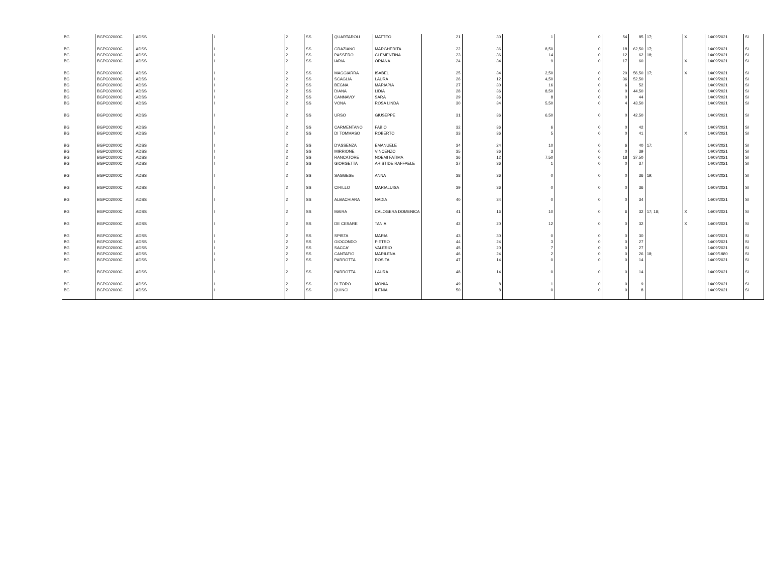| BG | BGPC02000C | ADSS | I | 2 | SS | QUARTAROLI | MATTEO | 21 | 30 | 1 | 0 | 54 | 85 | 17; | X | 14/09/2021 | SI |
| BG | BGPC02000C | ADSS | I | 2 | SS | GRAZIANO | MARGHERITA | 22 | 36 | 8,50 | 0 | 18 | 62,50 | 17; | | 14/09/2021 | SI |
| BG | BGPC02000C | ADSS | I | 2 | SS | PASSERO | CLEMENTINA | 23 | 36 | 14 | 0 | 12 | 62 | 18; | | 14/09/2021 | SI |
| BG | BGPC02000C | ADSS | I | 2 | SS | IARIA | ORIANA | 24 | 34 | 9 | 0 | 17 | 60 | | X | 14/09/2021 | SI |
| BG | BGPC02000C | ADSS | I | 2 | SS | MAGGIARRA | ISABEL | 25 | 34 | 2,50 | 0 | 20 | 56,50 | 17; | X | 14/09/2021 | SI |
| BG | BGPC02000C | ADSS | I | 2 | SS | SCAGLIA | LAURA | 26 | 12 | 4,50 | 0 | 36 | 52,50 | | | 14/09/2021 | SI |
| BG | BGPC02000C | ADSS | I | 2 | SS | BEGNA | MARIAPIA | 27 | 30 | 16 | 0 | 6 | 52 | | | 14/09/2021 | SI |
| BG | BGPC02000C | ADSS | I | 2 | SS | DIANA | LIDIA | 28 | 36 | 8,50 | 0 | 0 | 44,50 | | | 14/09/2021 | SI |
| BG | BGPC02000C | ADSS | I | 2 | SS | CANNAVO' | SARA | 29 | 36 | 8 | 0 | 0 | 44 | | | 14/09/2021 | SI |
| BG | BGPC02000C | ADSS | I | 2 | SS | VONA | ROSA LINDA | 30 | 34 | 5,50 | 0 | 4 | 43,50 | | | 14/09/2021 | SI |
| BG | BGPC02000C | ADSS | I | 2 | SS | URSO | GIUSEPPE | 31 | 36 | 6,50 | 0 | 0 | 42,50 | | | 14/09/2021 | SI |
| BG | BGPC02000C | ADSS | I | 2 | SS | CARMENTANO | FABIO | 32 | 36 | 6 | 0 | 0 | 42 | | | 14/09/2021 | SI |
| BG | BGPC02000C | ADSS | I | 2 | SS | DI TOMMASO | ROBERTO | 33 | 36 | 5 | 0 | 0 | 41 | | X | 14/09/2021 | SI |
| BG | BGPC02000C | ADSS | I | 2 | SS | D'ASSENZA | EMANUELE | 34 | 24 | 10 | 0 | 6 | 40 | 17; | | 14/09/2021 | SI |
| BG | BGPC02000C | ADSS | I | 2 | SS | MIRRIONE | VINCENZO | 35 | 36 | 3 | 0 | 0 | 39 | | | 14/09/2021 | SI |
| BG | BGPC02000C | ADSS | I | 2 | SS | RANCATORE | NOEMI FATIMA | 36 | 12 | 7,50 | 0 | 18 | 37,50 | | | 14/09/2021 | SI |
| BG | BGPC02000C | ADSS | I | 2 | SS | GIORGETTA | ARISTIDE RAFFAELE | 37 | 36 | 1 | 0 | 0 | 37 | | | 14/09/2021 | SI |
| BG | BGPC02000C | ADSS | I | 2 | SS | SAGGESE | ANNA | 38 | 36 | 0 | 0 | 0 | 36 | 19; | | 14/09/2021 | SI |
| BG | BGPC02000C | ADSS | I | 2 | SS | CIRILLO | MARIALUISA | 39 | 36 | 0 | 0 | 0 | 36 | | | 14/09/2021 | SI |
| BG | BGPC02000C | ADSS | I | 2 | SS | ALBACHIARA | NADIA | 40 | 34 | 0 | 0 | 0 | 34 | | | 14/09/2021 | SI |
| BG | BGPC02000C | ADSS | I | 2 | SS | MAIRA | CALOGERA DOMENICA | 41 | 16 | 10 | 0 | 6 | 32 | 17; 18; | X | 14/09/2021 | SI |
| BG | BGPC02000C | ADSS | I | 2 | SS | DE CESARE | TANIA | 42 | 20 | 12 | 0 | 0 | 32 | | X | 14/09/2021 | SI |
| BG | BGPC02000C | ADSS | I | 2 | SS | SPISTA | MARIA | 43 | 30 | 0 | 0 | 0 | 30 | | | 14/09/2021 | SI |
| BG | BGPC02000C | ADSS | I | 2 | SS | GIOCONDO | PIETRO | 44 | 24 | 3 | 0 | 0 | 27 | | | 14/09/2021 | SI |
| BG | BGPC02000C | ADSS | I | 2 | SS | SACCA' | VALERIO | 45 | 20 | 7 | 0 | 0 | 27 | | | 14/09/2021 | SI |
| BG | BGPC02000C | ADSS | I | 2 | SS | CANTAFIO | MARILENA | 46 | 24 | 2 | 0 | 0 | 26 | 18; | | 14/09/1980 | SI |
| BG | BGPC02000C | ADSS | I | 2 | SS | PARROTTA | ROSITA | 47 | 14 | 0 | 0 | 0 | 14 | | | 14/09/2021 | SI |
| BG | BGPC02000C | ADSS | I | 2 | SS | PARROTTA | LAURA | 48 | 14 | 0 | 0 | 0 | 14 | | | 14/09/2021 | SI |
| BG | BGPC02000C | ADSS | I | 2 | SS | DI TORO | MONIA | 49 | 8 | 1 | 0 | 0 | 9 | | | 14/09/2021 | SI |
| BG | BGPC02000C | ADSS | I | 2 | SS | QUINCI | ILENIA | 50 | 8 | 0 | 0 | 0 | 8 | | | 14/09/2021 | SI |